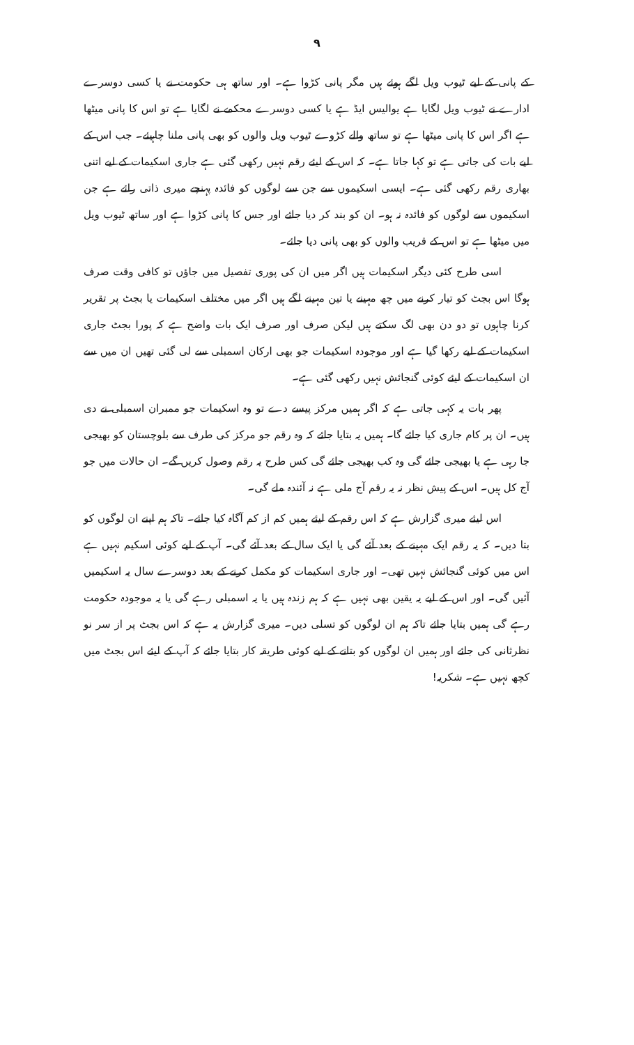۹
کے پانی کے لیے ٹیوب ویل لگے ہوئے ہیں مگر پانی کڑوا ہے۔ اور ساتھ ہی حکومت نے یا کسی دوسرے ادارے نے ٹیوب ویل لگایا ہے یوالیس ایڈ ہے یا کسی دوسرے محکمے نے لگایا ہے تو اس کا پانی میٹھا ہے اگر اس کا پانی میٹھا ہے تو ساتھ والے کڑوے ٹیوب ویل والوں کو بھی پانی ملنا چاہیئے۔ جب اس کے لیے بات کی جاتی ہے تو کہا جاتا ہے۔ کہ اس کے لیئے رقم نہیں رکھی گئی ہے جاری اسکیمات کے لیے اتنی بھاری رقم رکھی گئی ہے۔ ایسی اسکیموں سے جن سے لوگوں کو فائدہ پہنچے میری ذاتی رائے ہے جن اسکیموں سے لوگوں کو فائدہ نہ ہو۔ ان کو بند کر دیا جائے اور جس کا پانی کڑوا ہے اور ساتھ ٹیوب ویل میں میٹھا ہے تو اس کے قریب والوں کو بھی پانی دیا جائے۔
اسی طرح کئی دیگر اسکیمات ہیں اگر میں ان کی پوری تفصیل میں جاؤں تو کافی وقت صرف ہوگا اس بجٹ کو تیار کرنے میں چھ مہینے یا تین مہینے لگے ہیں اگر میں مختلف اسکیمات یا بجٹ پر تقریر کرنا چاہوں تو دو دن بھی لگ سکتے ہیں لیکن صرف اور صرف ایک بات واضح ہے کہ پورا بجٹ جاری اسکیمات کے لیے رکھا گیا ہے اور موجودہ اسکیمات جو بھی ارکان اسمبلی سے لی گئی تھیں ان میں سے ان اسکیمات کے لیئے کوئی گنجائش نہیں رکھی گئی ہے۔
پھر بات یہ کہی جاتی ہے کہ اگر ہمیں مرکز پیسے دے تو وہ اسکیمات جو ممبران اسمبلی نے دی ہیں۔ ان پر کام جاری کیا جائے گا۔ ہمیں یہ بتایا جائے کہ وہ رقم جو مرکز کی طرف سے بلوچستان کو بھیجی جا رہی ہے یا بھیجی جائے گی وہ کب بھیجی جائے گی کس طرح یہ رقم وصول کریں گے۔ ان حالات میں جو آج کل ہیں۔ اس کے پیش نظر نہ یہ رقم آج ملی ہے نہ آئندہ ملے گی۔
اس لیئے میری گزارش ہے کہ اس رقم کے لیئے ہمیں کم از کم آگاہ کیا جائے۔ تاکہ ہم اپنے ان لوگوں کو بتا دیں۔ کہ یہ رقم ایک مہینے کے بعد آئے گی یا ایک سال کے بعد آئے گی۔ آپ کے لیے کوئی اسکیم نہیں ہے اس میں کوئی گنجائش نہیں تھی۔ اور جاری اسکیمات کو مکمل کرنے کے بعد دوسرے سال یہ اسکیمیں آئیں گی۔ اور اس کے لیے یہ یقین بھی نہیں ہے کہ ہم زندہ ہیں یا یہ اسمبلی رہے گی یا یہ موجودہ حکومت رہے گی ہمیں بتایا جائے تاکہ ہم ان لوگوں کو تسلی دیں۔ میری گزارش یہ ہے کہ اس بجٹ پر از سر نو نظرثانی کی جائے اور ہمیں ان لوگوں کو بتانے کے لیے کوئی طریقہ کار بتایا جائے کہ آپ کے لیئے اس بجٹ میں کچھ نہیں ہے۔ شکریہ!